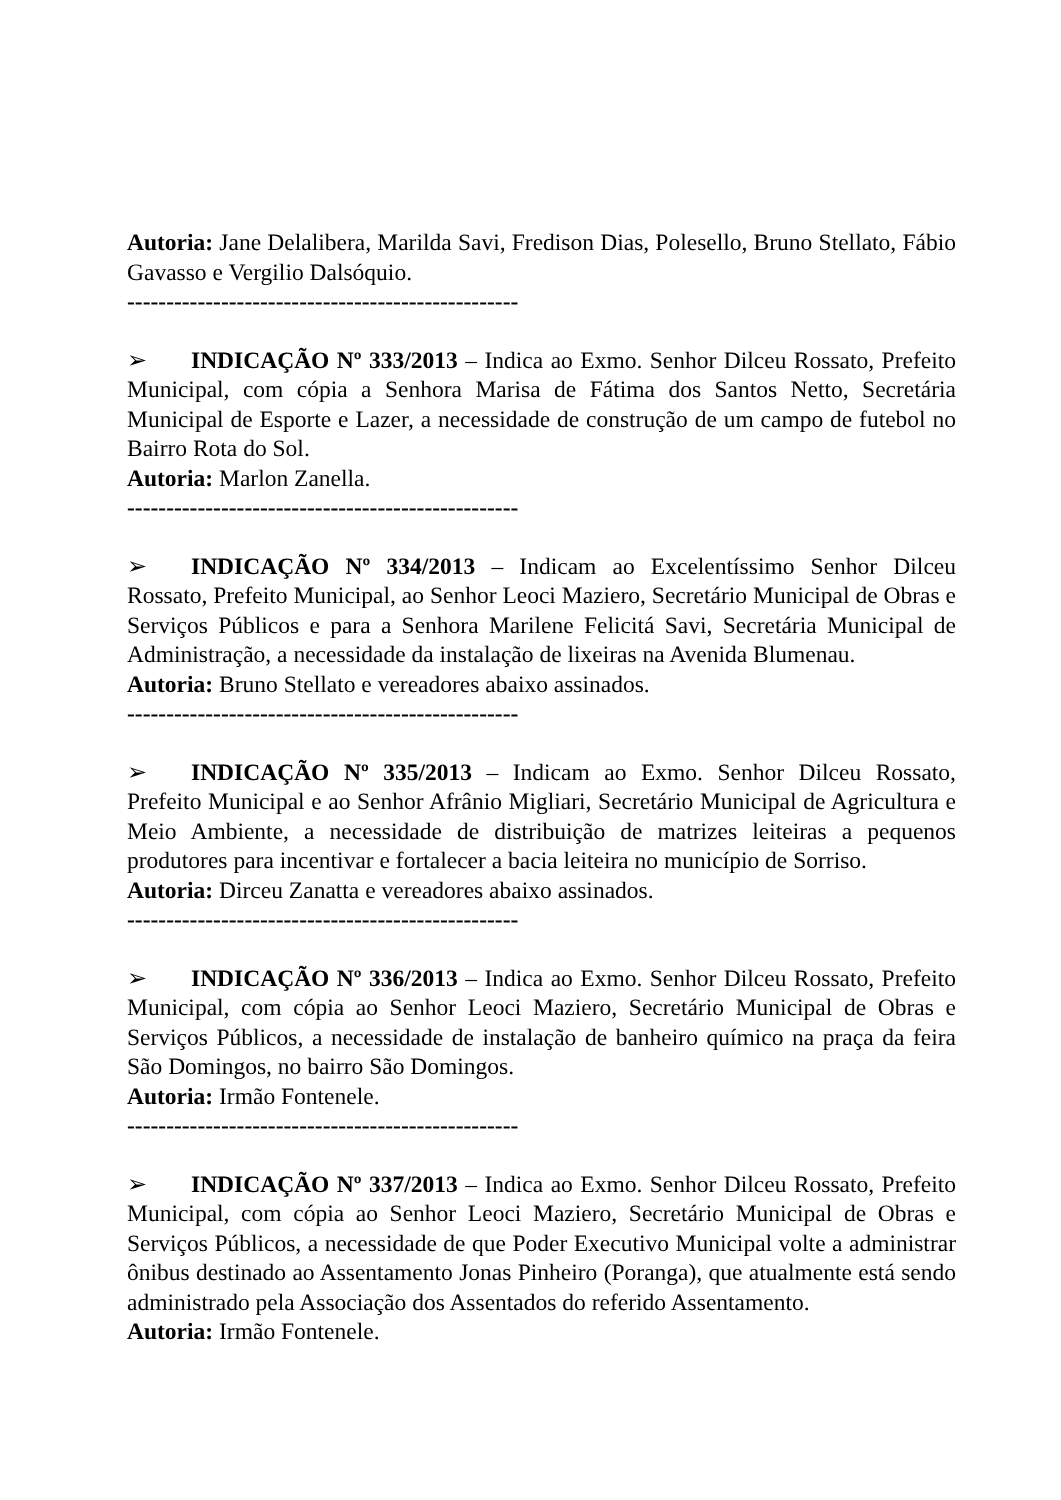Autoria: Jane Delalibera, Marilda Savi, Fredison Dias, Polesello, Bruno Stellato, Fábio Gavasso e Vergilio Dalsóquio.
--------------------------------------------------
➢ INDICAÇÃO Nº 333/2013 – Indica ao Exmo. Senhor Dilceu Rossato, Prefeito Municipal, com cópia a Senhora Marisa de Fátima dos Santos Netto, Secretária Municipal de Esporte e Lazer, a necessidade de construção de um campo de futebol no Bairro Rota do Sol.
Autoria: Marlon Zanella.
--------------------------------------------------
➢ INDICAÇÃO Nº 334/2013 – Indicam ao Excelentíssimo Senhor Dilceu Rossato, Prefeito Municipal, ao Senhor Leoci Maziero, Secretário Municipal de Obras e Serviços Públicos e para a Senhora Marilene Felicitá Savi, Secretária Municipal de Administração, a necessidade da instalação de lixeiras na Avenida Blumenau.
Autoria: Bruno Stellato e vereadores abaixo assinados.
--------------------------------------------------
➢ INDICAÇÃO Nº 335/2013 – Indicam ao Exmo. Senhor Dilceu Rossato, Prefeito Municipal e ao Senhor Afrânio Migliari, Secretário Municipal de Agricultura e Meio Ambiente, a necessidade de distribuição de matrizes leiteiras a pequenos produtores para incentivar e fortalecer a bacia leiteira no município de Sorriso.
Autoria: Dirceu Zanatta e vereadores abaixo assinados.
--------------------------------------------------
➢ INDICAÇÃO Nº 336/2013 – Indica ao Exmo. Senhor Dilceu Rossato, Prefeito Municipal, com cópia ao Senhor Leoci Maziero, Secretário Municipal de Obras e Serviços Públicos, a necessidade de instalação de banheiro químico na praça da feira São Domingos, no bairro São Domingos.
Autoria: Irmão Fontenele.
--------------------------------------------------
➢ INDICAÇÃO Nº 337/2013 – Indica ao Exmo. Senhor Dilceu Rossato, Prefeito Municipal, com cópia ao Senhor Leoci Maziero, Secretário Municipal de Obras e Serviços Públicos, a necessidade de que Poder Executivo Municipal volte a administrar ônibus destinado ao Assentamento Jonas Pinheiro (Poranga), que atualmente está sendo administrado pela Associação dos Assentados do referido Assentamento.
Autoria: Irmão Fontenele.